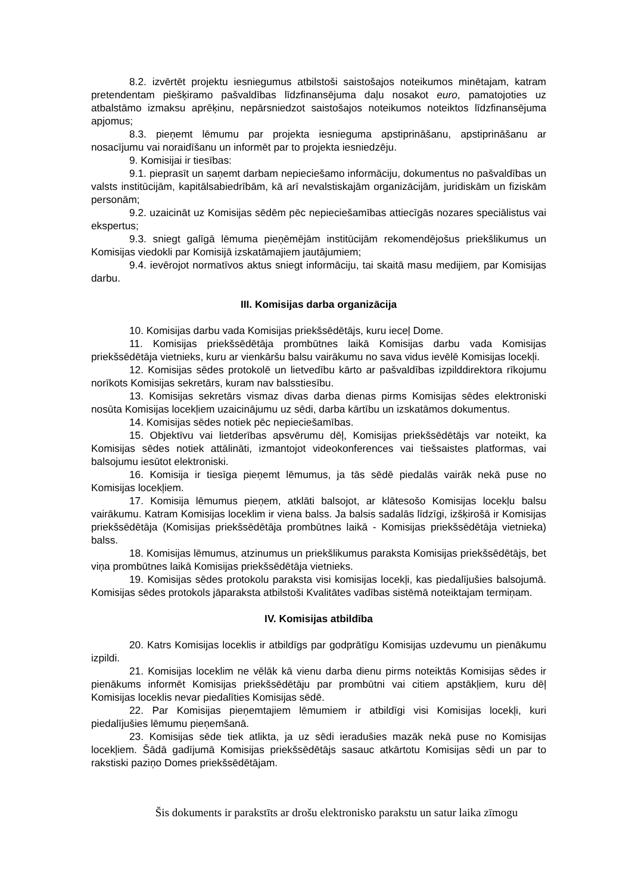8.2. izvērtēt projektu iesniegumus atbilstoši saistošajos noteikumos minētajam, katram pretendentam piešķiramo pašvaldības līdzfinansējuma daļu nosakot euro, pamatojoties uz atbalstāmo izmaksu aprēķinu, nepārsniedzot saistošajos noteikumos noteiktos līdzfinansējuma apjomus;
8.3. pieņemt lēmumu par projekta iesnieguma apstiprināšanu, apstiprināšanu ar nosacījumu vai noraidīšanu un informēt par to projekta iesniedzēju.
9. Komisijai ir tiesības:
9.1. pieprasīt un saņemt darbam nepieciešamo informāciju, dokumentus no pašvaldības un valsts institūcijām, kapitālsabiedrībām, kā arī nevalstiskajām organizācijām, juridiskām un fiziskām personām;
9.2. uzaicināt uz Komisijas sēdēm pēc nepieciešamības attiecīgās nozares speciālistus vai ekspertus;
9.3. sniegt galīgā lēmuma pieņēmējām institūcijām rekomendējošus priekšlikumus un Komisijas viedokli par Komisijā izskatāmajiem jautājumiem;
9.4. ievērojot normatīvos aktus sniegt informāciju, tai skaitā masu medijiem, par Komisijas darbu.
III. Komisijas darba organizācija
10. Komisijas darbu vada Komisijas priekšsēdētājs, kuru ieceļ Dome.
11. Komisijas priekšsēdētāja prombūtnes laikā Komisijas darbu vada Komisijas priekšsēdētāja vietnieks, kuru ar vienkāršu balsu vairākumu no sava vidus ievēlē Komisijas locekļi.
12. Komisijas sēdes protokolē un lietvedību kārto ar pašvaldības izpilddirektora rīkojumu norīkots Komisijas sekretārs, kuram nav balsstiesību.
13. Komisijas sekretārs vismaz divas darba dienas pirms Komisijas sēdes elektroniski nosūta Komisijas locekļiem uzaicinājumu uz sēdi, darba kārtību un izskatāmos dokumentus.
14. Komisijas sēdes notiek pēc nepieciešamības.
15. Objektīvu vai lietderības apsvērumu dēļ, Komisijas priekšsēdētājs var noteikt, ka Komisijas sēdes notiek attālināti, izmantojot videokonferences vai tiešsaistes platformas, vai balsojumu iesūtot elektroniski.
16. Komisija ir tiesīga pieņemt lēmumus, ja tās sēdē piedalās vairāk nekā puse no Komisijas locekļiem.
17. Komisija lēmumus pieņem, atklāti balsojot, ar klātesošo Komisijas locekļu balsu vairākumu. Katram Komisijas loceklim ir viena balss. Ja balsis sadalās līdzīgi, izšķirošā ir Komisijas priekšsēdētāja (Komisijas priekšsēdētāja prombūtnes laikā - Komisijas priekšsēdētāja vietnieka) balss.
18. Komisijas lēmumus, atzinumus un priekšlikumus paraksta Komisijas priekšsēdētājs, bet viņa prombūtnes laikā Komisijas priekšsēdētāja vietnieks.
19. Komisijas sēdes protokolu paraksta visi komisijas locekļi, kas piedalījušies balsojumā. Komisijas sēdes protokols jāparaksta atbilstoši Kvalitātes vadības sistēmā noteiktajam termiņam.
IV. Komisijas atbildība
20. Katrs Komisijas loceklis ir atbildīgs par godprātīgu Komisijas uzdevumu un pienākumu izpildi.
21. Komisijas loceklim ne vēlāk kā vienu darba dienu pirms noteiktās Komisijas sēdes ir pienākums informēt Komisijas priekšsēdētāju par prombūtni vai citiem apstākļiem, kuru dēļ Komisijas loceklis nevar piedalīties Komisijas sēdē.
22. Par Komisijas pieņemtajiem lēmumiem ir atbildīgi visi Komisijas locekļi, kuri piedalījušies lēmumu pieņemšanā.
23. Komisijas sēde tiek atlikta, ja uz sēdi ieradušies mazāk nekā puse no Komisijas locekļiem. Šādā gadījumā Komisijas priekšsēdētājs sasauc atkārtotu Komisijas sēdi un par to rakstiski paziņo Domes priekšsēdētājam.
Šis dokuments ir parakstīts ar drošu elektronisko parakstu un satur laika zīmogu